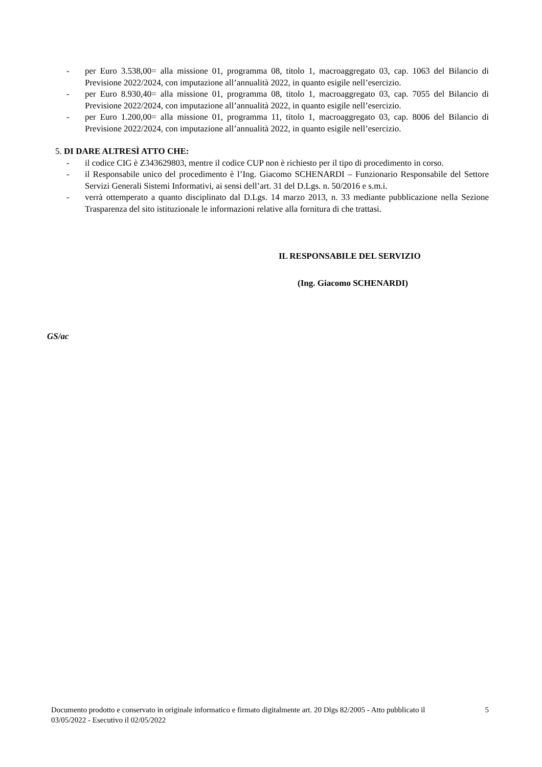- per Euro 3.538,00= alla missione 01, programma 08, titolo 1, macroaggregato 03, cap. 1063 del Bilancio di Previsione 2022/2024, con imputazione all’annualità 2022, in quanto esigile nell’esercizio.
- per Euro 8.930,40= alla missione 01, programma 08, titolo 1, macroaggregato 03, cap. 7055 del Bilancio di Previsione 2022/2024, con imputazione all’annualità 2022, in quanto esigile nell’esercizio.
- per Euro 1.200,00= alla missione 01, programma 11, titolo 1, macroaggregato 03, cap. 8006 del Bilancio di Previsione 2022/2024, con imputazione all’annualità 2022, in quanto esigile nell’esercizio.
5. DI DARE ALTRESÌ ATTO CHE:
- il codice CIG è Z343629803, mentre il codice CUP non è richiesto per il tipo di procedimento in corso.
- il Responsabile unico del procedimento è l’Ing. Giacomo SCHENARDI – Funzionario Responsabile del Settore Servizi Generali Sistemi Informativi, ai sensi dell’art. 31 del D.Lgs. n. 50/2016 e s.m.i.
- verrà ottemperato a quanto disciplinato dal D.Lgs. 14 marzo 2013, n. 33 mediante pubblicazione nella Sezione Trasparenza del sito istituzionale le informazioni relative alla fornitura di che trattasi.
IL RESPONSABILE DEL SERVIZIO
(Ing. Giacomo SCHENARDI)
GS/ac
Documento prodotto e conservato in originale informatico e firmato digitalmente art. 20 Dlgs 82/2005 - Atto pubblicato il 03/05/2022 - Esecutivo il 02/05/2022
5